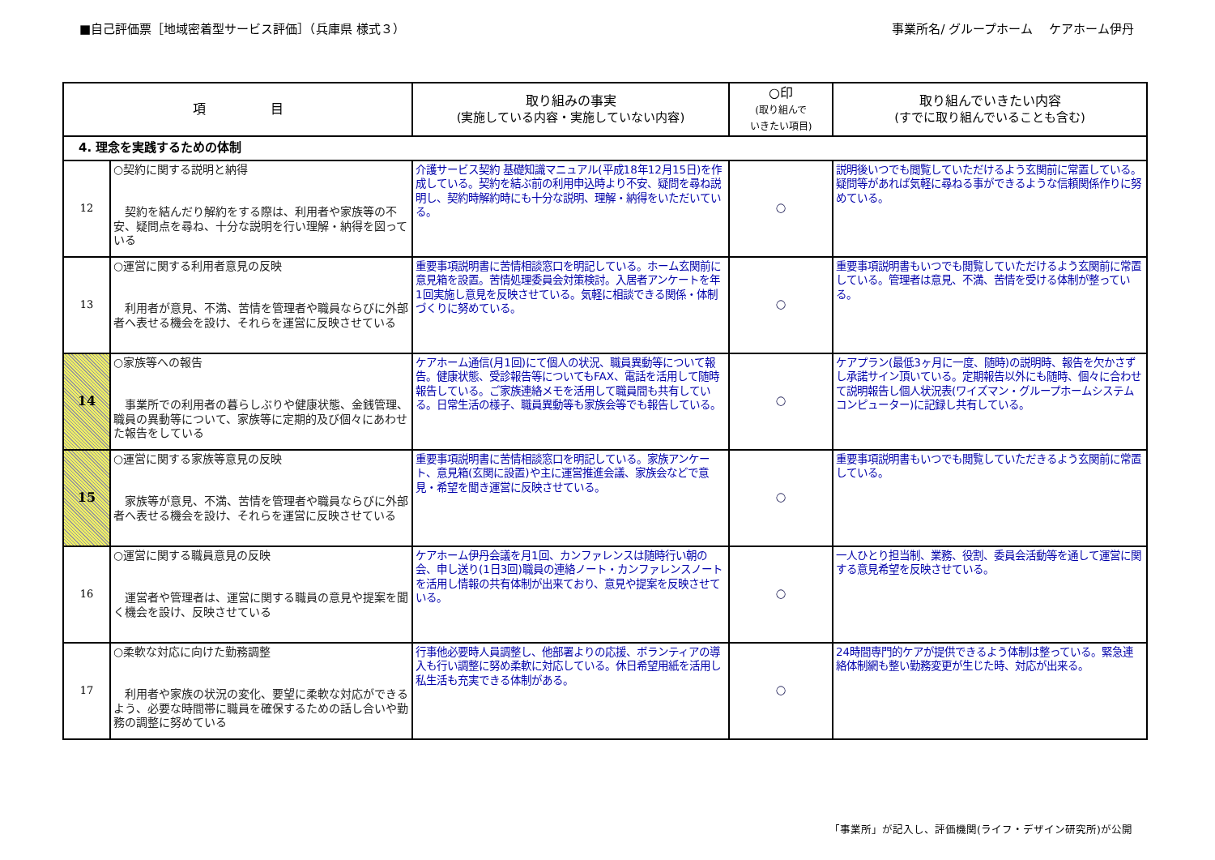■自己評価票［地域密着型サービス評価］（兵庫県 様式３） 事業所名/ グループホーム　 ケアホーム伊丹
| 項 目 | | 取り組みの事実 (実施している内容・実施していない内容) | ○印 (取り組んで いきたい項目) | 取り組んでいきたい内容 (すでに取り組んでいることも含む) |
| --- | --- | --- | --- | --- |
| 4. 理念を実践するための体制 | | | | |
| 12 | ○契約に関する説明と納得 契約を結んだり解約をする際は、利用者や家族等の不安、疑問点を尋ね、十分な説明を行い理解・納得を図っている | 介護サービス契約 基礎知識マニュアル(平成18年12月15日)を作成している。契約を結ぶ前の利用申込時より不安、疑問を尋ね説明し、契約時解約時にも十分な説明、理解・納得をいただいている。 | ○ | 説明後いつでも閲覧していただけるよう玄関前に常置している。疑問等があれば気軽に尋ねる事ができるような信頼関係作りに努めている。 |
| 13 | ○運営に関する利用者意見の反映 利用者が意見、不満、苦情を管理者や職員ならびに外部者へ表せる機会を設け、それらを運営に反映させている | 重要事項説明書に苦情相談窓口を明記している。ホーム玄関前に意見箱を設置。苦情処理委員会対策検討。入居者アンケートを年1回実施し意見を反映させている。気軽に相談できる関係・体制づくりに努めている。 | ○ | 重要事項説明書もいつでも閲覧していただけるよう玄関前に常置している。管理者は意見、不満、苦情を受ける体制が整っている。 |
| 14 | ○家族等への報告 事業所での利用者の暮らしぶりや健康状態、金銭管理、職員の異動等について、家族等に定期的及び個々にあわせた報告をしている | ケアホーム通信(月1回)にて個人の状況、職員異動等について報告。健康状態、受診報告等についてもFAX、電話を活用して随時報告している。ご家族連絡メモを活用して職員間も共有している。日常生活の様子、職員異動等も家族会等でも報告している。 | ○ | ケアプラン(最低3ヶ月に一度、随時)の説明時、報告を欠かさずし承諾サイン頂いている。定期報告以外にも随時、個々に合わせて説明報告し個人状況表(ワイズマン・グループホームシステムコンピューター)に記録し共有している。 |
| 15 | ○運営に関する家族等意見の反映 家族等が意見、不満、苦情を管理者や職員ならびに外部者へ表せる機会を設け、それらを運営に反映させている | 重要事項説明書に苦情相談窓口を明記している。家族アンケート、意見箱(玄関に設置)や主に運営推進会議、家族会などで意見・希望を聞き運営に反映させている。 | ○ | 重要事項説明書もいつでも閲覧していただきるよう玄関前に常置している。 |
| 16 | ○運営に関する職員意見の反映 運営者や管理者は、運営に関する職員の意見や提案を聞く機会を設け、反映させている | ケアホーム伊丹会議を月1回、カンファレンスは随時行い朝の会、申し送り(1日3回)職員の連絡ノート・カンファレンスノートを活用し情報の共有体制が出来ており、意見や提案を反映させている。 | ○ | 一人ひとり担当制、業務、役割、委員会活動等を通して運営に関する意見希望を反映させている。 |
| 17 | ○柔軟な対応に向けた勤務調整 利用者や家族の状況の変化、要望に柔軟な対応ができるよう、必要な時間帯に職員を確保するための話し合いや勤務の調整に努めている | 行事他必要時人員調整し、他部署よりの応援、ボランティアの導入も行い調整に努め柔軟に対応している。休日希望用紙を活用し私生活も充実できる体制がある。 | ○ | 24時間専門的ケアが提供できるよう体制は整っている。緊急連絡体制網も整い勤務変更が生じた時、対応が出来る。 |
「事業所」が記入し、評価機関(ライフ・デザイン研究所)が公開